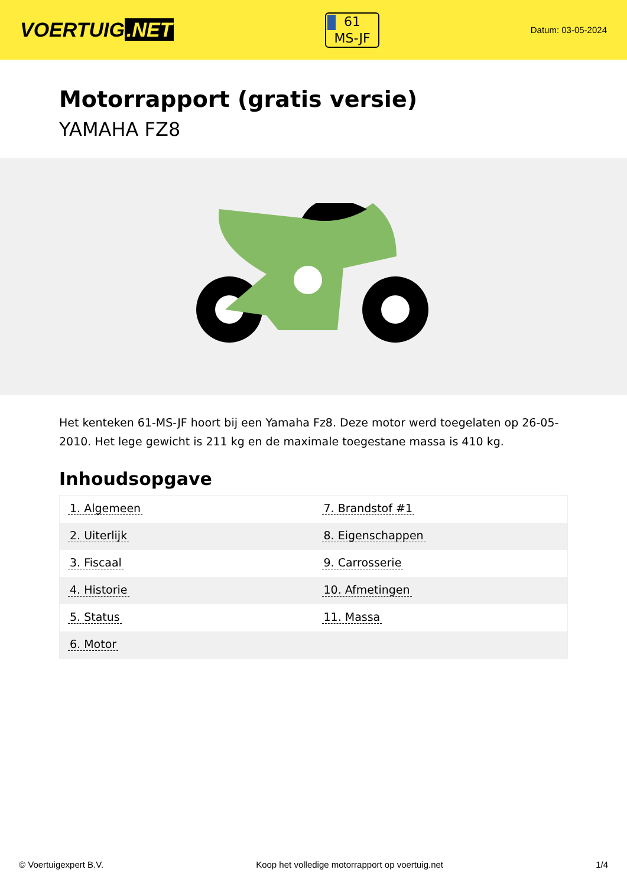VOERTUIG.NET
61
MS-JF
Datum: 03-05-2024
Motorrapport (gratis versie)
YAMAHA FZ8
Het kenteken 61-MS-JF hoort bij een Yamaha Fz8. Deze motor werd toegelaten op 26-05-2010. Het lege gewicht is 211 kg en de maximale toegestane massa is 410 kg.
Inhoudsopgave
| 1. Algemeen | 7. Brandstof #1 |
| 2. Uiterlijk | 8. Eigenschappen |
| 3. Fiscaal | 9. Carrosserie |
| 4. Historie | 10. Afmetingen |
| 5. Status | 11. Massa |
| 6. Motor | |
© Voertuigexpert B.V. Koop het volledige motorrapport op voertuig.net
1/4